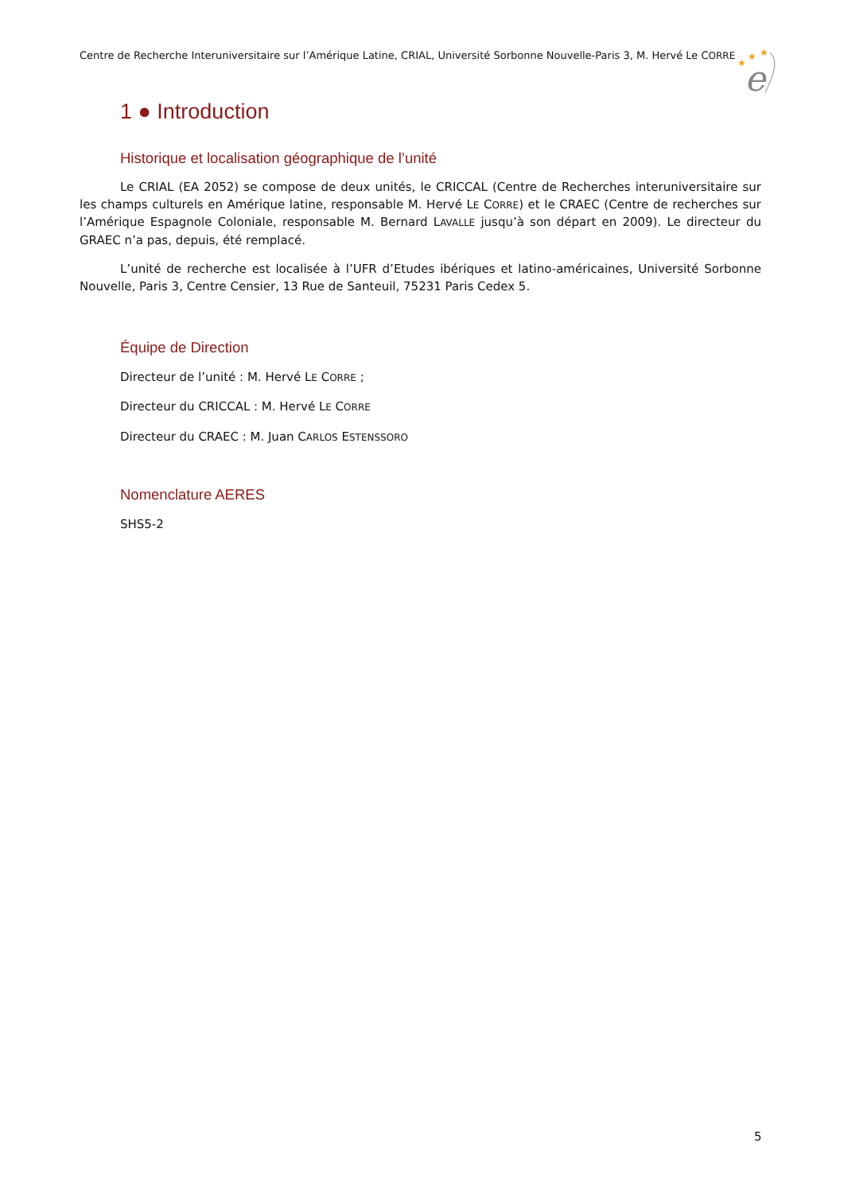Centre de Recherche Interuniversitaire sur l’Amérique Latine, CRIAL, Université Sorbonne Nouvelle-Paris 3, M. Hervé Le CORRE
★
★
★
e
1 ● Introduction
Historique et localisation géographique de l’unité
Le CRIAL (EA 2052) se compose de deux unités, le CRICCAL (Centre de Recherches interuniversitaire sur les champs culturels en Amérique latine, responsable M. Hervé LE CORRE) et le CRAEC (Centre de recherches sur l’Amérique Espagnole Coloniale, responsable M. Bernard LAVALLE jusqu’à son départ en 2009). Le directeur du GRAEC n’a pas, depuis, été remplacé.
L’unité de recherche est localisée à l’UFR d’Etudes ibériques et latino-américaines, Université Sorbonne Nouvelle, Paris 3, Centre Censier, 13 Rue de Santeuil, 75231 Paris Cedex 5.
Équipe de Direction
Directeur de l’unité : M. Hervé LE CORRE ;
Directeur du CRICCAL : M. Hervé LE CORRE
Directeur du CRAEC : M. Juan CARLOS ESTENSSORO
Nomenclature AERES
SHS5-2
5